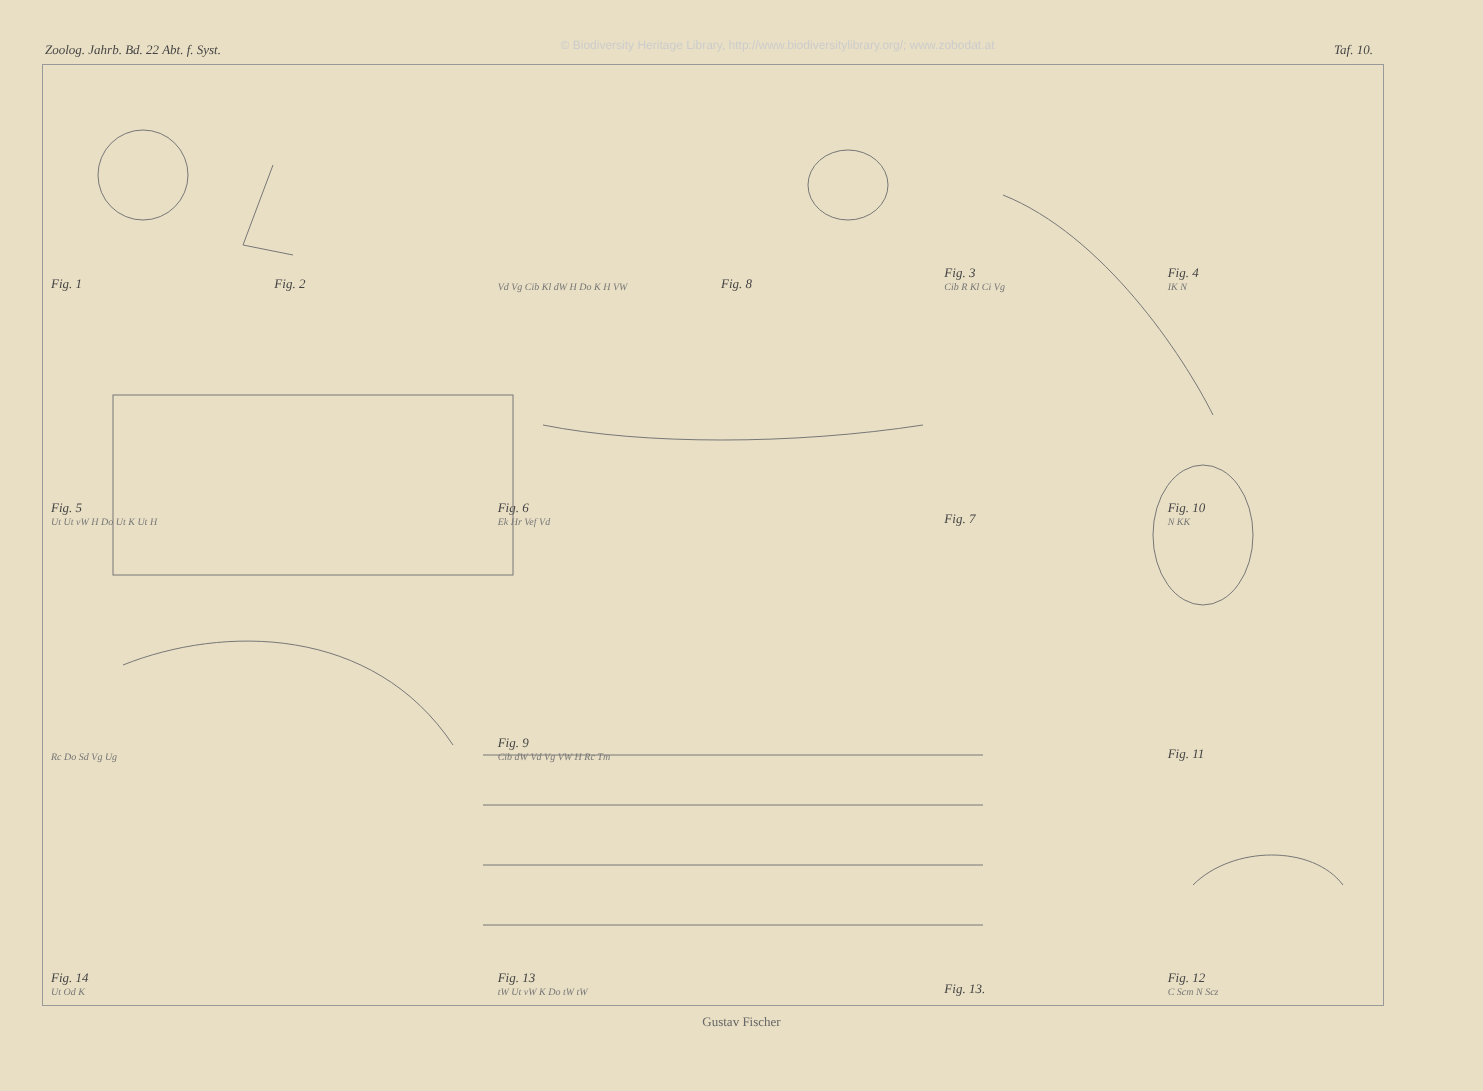Zoolog. Jahrb. Bd. 22 Abt. f. Syst. © Biodiversity Heritage Library, http://www.biodiversitylibrary.org/; www.zobodat.at Taf. 10.
Fig. 1
Fig. 2
Vd Vg Cib Kl dW H Do K H VW
Fig. 8
Fig. 3
Cib R Kl Ci Vg
Fig. 4
IK N
Fig. 5
Ut Ut vW H Do Ut K Ut H
Fig. 6
Ek Hr Vef Vd
Fig. 7
Fig. 10
N KK
Rc Do Sd Vg Ug
Fig. 9
Cib dW Vd Vg VW H Rc Tm
Fig. 11
Fig. 14
Ut Od K
Fig. 13
tW Ut vW K Do tW tW
Fig. 13.
Fig. 12
C Scm N Scz
Gustav Fischer